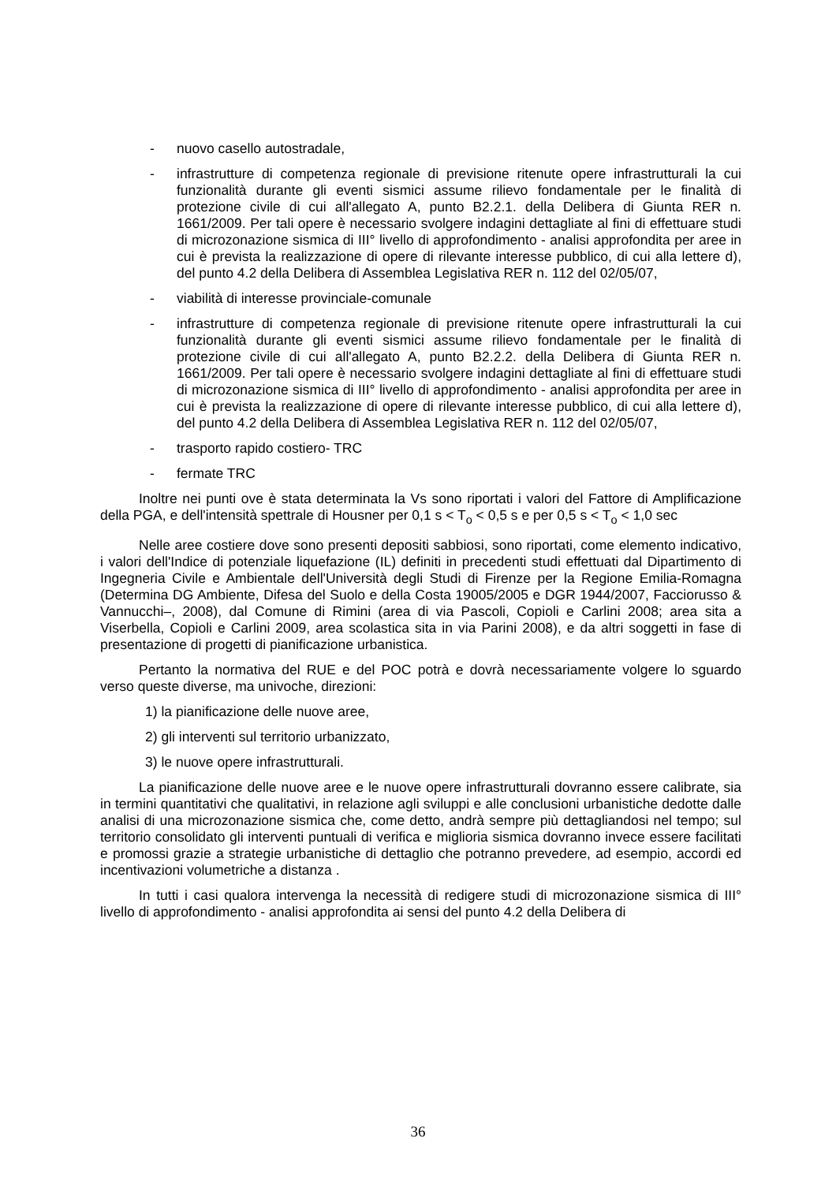- nuovo casello autostradale,
- infrastrutture di competenza regionale di previsione ritenute opere infrastrutturali la cui funzionalità durante gli eventi sismici assume rilievo fondamentale per le finalità di protezione civile di cui all'allegato A, punto B2.2.1. della Delibera di Giunta RER n. 1661/2009. Per tali opere è necessario svolgere indagini dettagliate al fini di effettuare studi di microzonazione sismica di III° livello di approfondimento - analisi approfondita per aree in cui è prevista la realizzazione di opere di rilevante interesse pubblico, di cui alla lettere d), del punto 4.2 della Delibera di Assemblea Legislativa RER n. 112 del 02/05/07,
- viabilità di interesse provinciale-comunale
- infrastrutture di competenza regionale di previsione ritenute opere infrastrutturali la cui funzionalità durante gli eventi sismici assume rilievo fondamentale per le finalità di protezione civile di cui all'allegato A, punto B2.2.2. della Delibera di Giunta RER n. 1661/2009. Per tali opere è necessario svolgere indagini dettagliate al fini di effettuare studi di microzonazione sismica di III° livello di approfondimento - analisi approfondita per aree in cui è prevista la realizzazione di opere di rilevante interesse pubblico, di cui alla lettere d), del punto 4.2 della Delibera di Assemblea Legislativa RER n. 112 del 02/05/07,
- trasporto rapido costiero- TRC
- fermate TRC
Inoltre nei punti ove è stata determinata la Vs sono riportati i valori del Fattore di Amplificazione della PGA, e dell'intensità spettrale di Housner per 0,1 s < T<sub>o</sub> < 0,5 s e per 0,5 s < T<sub>o</sub> < 1,0 sec
Nelle aree costiere dove sono presenti depositi sabbiosi, sono riportati, come elemento indicativo, i valori dell'Indice di potenziale liquefazione (IL) definiti in precedenti studi effettuati dal Dipartimento di Ingegneria Civile e Ambientale dell'Università degli Studi di Firenze per la Regione Emilia-Romagna (Determina DG Ambiente, Difesa del Suolo e della Costa 19005/2005 e DGR 1944/2007, Facciorusso & Vannucchi–, 2008), dal Comune di Rimini (area di via Pascoli, Copioli e Carlini 2008; area sita a Viserbella, Copioli e Carlini 2009, area scolastica sita in via Parini 2008), e da altri soggetti in fase di presentazione di progetti di pianificazione urbanistica.
Pertanto la normativa del RUE e del POC potrà e dovrà necessariamente volgere lo sguardo verso queste diverse, ma univoche, direzioni:
1) la pianificazione delle nuove aree,
2) gli interventi sul territorio urbanizzato,
3) le nuove opere infrastrutturali.
La pianificazione delle nuove aree e le nuove opere infrastrutturali dovranno essere calibrate, sia in termini quantitativi che qualitativi, in relazione agli sviluppi e alle conclusioni urbanistiche dedotte dalle analisi di una microzonazione sismica che, come detto, andrà sempre più dettagliandosi nel tempo; sul territorio consolidato gli interventi puntuali di verifica e miglioria sismica dovranno invece essere facilitati e promossi grazie a strategie urbanistiche di dettaglio che potranno prevedere, ad esempio, accordi ed incentivazioni volumetriche a distanza .
In tutti i casi qualora intervenga la necessità di redigere studi di microzonazione sismica di III° livello di approfondimento - analisi approfondita ai sensi del punto 4.2 della Delibera di
36